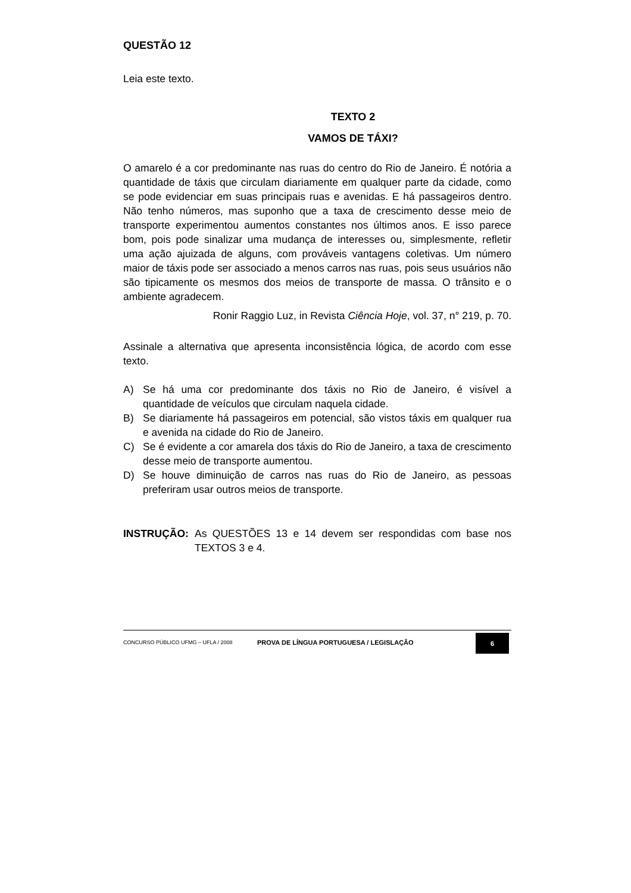QUESTÃO 12
Leia este texto.
TEXTO 2
VAMOS DE TÁXI?
O amarelo é a cor predominante nas ruas do centro do Rio de Janeiro. É notória a quantidade de táxis que circulam diariamente em qualquer parte da cidade, como se pode evidenciar em suas principais ruas e avenidas. E há passageiros dentro. Não tenho números, mas suponho que a taxa de crescimento desse meio de transporte experimentou aumentos constantes nos últimos anos. E isso parece bom, pois pode sinalizar uma mudança de interesses ou, simplesmente, refletir uma ação ajuizada de alguns, com prováveis vantagens coletivas. Um número maior de táxis pode ser associado a menos carros nas ruas, pois seus usuários não são tipicamente os mesmos dos meios de transporte de massa. O trânsito e o ambiente agradecem.
Ronir Raggio Luz, in Revista Ciência Hoje, vol. 37, n° 219, p. 70.
Assinale a alternativa que apresenta inconsistência lógica, de acordo com esse texto.
A) Se há uma cor predominante dos táxis no Rio de Janeiro, é visível a quantidade de veículos que circulam naquela cidade.
B) Se diariamente há passageiros em potencial, são vistos táxis em qualquer rua e avenida na cidade do Rio de Janeiro.
C) Se é evidente a cor amarela dos táxis do Rio de Janeiro, a taxa de crescimento desse meio de transporte aumentou.
D) Se houve diminuição de carros nas ruas do Rio de Janeiro, as pessoas preferiram usar outros meios de transporte.
INSTRUÇÃO: As QUESTÕES 13 e 14 devem ser respondidas com base nos TEXTOS 3 e 4.
CONCURSO PÚBLICO UFMG – UFLA / 2008 PROVA DE LÍNGUA PORTUGUESA / LEGISLAÇÃO 6